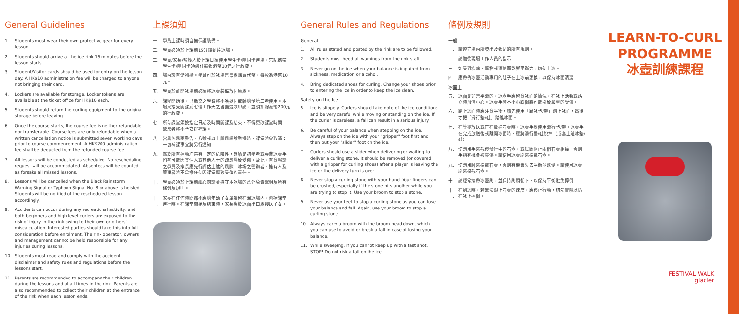General Guidelines
1. Students must wear their own protective gear for every lesson.
2. Students should arrive at the ice rink 15 minutes before the lesson starts.
3. Student/Visitor cards should be used for entry on the lesson day. A HK$10 administration fee will be charged to anyone not bringing their card.
4. Lockers are available for storage. Locker tokens are available at the ticket office for HK$10 each.
5. Students should return the curling equipment to the original storage before leaving.
6. Once the course starts, the course fee is neither refundable nor transferable. Course fees are only refundable when a written cancellation notice is submitted seven working days prior to course commencement. A HK$200 administration fee shall be deducted from the refunded course fee.
7. All lessons will be conducted as scheduled. No rescheduling request will be accommodated. Absentees will be counted as forsake all missed lessons.
8. Lessons will be cancelled when the Black Rainstorm Warning Signal or Typhoon Signal No. 8 or above is hoisted. Students will be notified of the rescheduled lesson accordingly.
9. Accidents can occur during any recreational activity, and both beginners and high-level curlers are exposed to the risk of injury in the rink owing to their own or others' miscalculation. Interested parties should take this into full consideration before enrolment. The rink operator, owners and management cannot be held responsible for any injuries during lessons.
10. Students must read and comply with the accident disclaimer and safety rules and regulations before the lessons start.
11. Parents are recommended to accompany their children during the lessons and at all times in the rink. Parents are also recommended to collect their children at the entrance of the rink when each lesson ends.
上課須知
一. 學員上課時須自備保護裝備。
二. 學員必須於上課前15分鐘到達冰場。
三. 學員/家長/監護人於上課日須使用學生卡/陪同卡進場，忘記攜帶學生卡/陪同卡須繳付每張港幣10元之行政費。
四. 場內設有儲物櫃。學員可於冰場售票處購買代幣，每枚為港幣10元。
五. 學員於離開冰場前必須將冰壺裝備放回原處。
六. 課程開始後，已繳交之學費將不獲退回或轉讓予第三者使用。本場只接受開課前七個工作天之書面退款申請，並須扣除港幣200元的行政費。
七. 所有課堂須按指定日期及時間開課及結束，不得更改課堂時間。缺席者將不予安排補課。
八. 當黑色暴雨警告、八號或以上颱風訊號懸掛時，課堂將會取消；一切補課事宜將另行通知。
九. 鑑於所有運動均帶有一定的危險性，無論是初學者或專業冰壺手均有可能因其個人或其他人士的疏忽導致受傷。故此，有意報讀之學員及家長應先行評估上述的風險。冰場之營辦者、擁有人及管理層將不承擔任何因課堂導致受傷的責任。
十. 學員必須於上課前細心閱讀並遵守本冰場的意外免責聲明及所有條例及規則。
十一. 家長在任何時間都不應讓年幼子女單獨留在溜冰場內，包括課堂進行時。在課堂開始及結束時，家長應於冰面出口處接送子女。
General Rules and Regulations
General
1. All rules stated and posted by the rink are to be followed.
2. Students must heed all warnings from the rink staff.
3. Never go on the ice when your balance is impaired from sickness, medication or alcohol.
4. Bring dedicated shoes for curling. Change your shoes prior to entering the ice in order to keep the ice clean.
Safety on the Ice
5. Ice is slippery. Curlers should take note of the ice conditions and be very careful while moving or standing on the ice. If the curler is careless, a fall can result in a serious injury
6. Be careful of your balance when stepping on the ice. Always step on the ice with your "gripper" foot first and then put your "slider" foot on the ice.
7. Curlers should use a slider when delivering or waiting to deliver a curling stone. It should be removed (or covered with a gripper for curling shoes) after a player is leaving the ice or the delivery turn is over.
8. Never stop a curling stone with your hand. Your fingers can be crushed, especially if the stone hits another while you are trying to stop it. Use your broom to stop a stone.
9. Never use your feet to stop a curling stone as you can lose your balance and fall. Again, use your broom to stop a curling stone.
10. Always carry a broom with the broom head down, which you can use to avoid or break a fall in case of losing your balance.
11. While sweeping, if you cannot keep up with a fast shot, STOP! Do not risk a fall on the ice.
條例及規則
一般
一. 請遵守場內所發出及張貼的所有規則。
二. 請遵從現場工作人員的指示。
三. 如受到疾病，藥物或酒精而影響平衡力，切勿上冰。
四. 應帶備冰壺活動專用的鞋子在上冰前更換，以保持冰面清潔。
冰面上
五. 冰面是非常平滑的，冰壺手應留意冰面的情況，在冰上活動或站立時加倍小心。冰壺手若不小心跌倒將可能引致嚴重的受傷。
六. 踏上冰面時應注意平衡，請先使用「趾冰墊/鞋」踏上冰面，然後才把「滑行墊/鞋」踏進冰面。
七. 在等待放送或正在放送石壺時，冰壺手應使用滑行墊/鞋。冰壺手在完成放送後或離開冰面時，應將滑行墊/鞋脫掉（或套上趾冰墊/鞋）。
八. 切勿用手來截停滑行中的石壺，或試圖阻止兩個石壺相撞，否則手指有機會被夾傷。請使用冰壺刷來攔截石壺。
九. 切勿用腳來攔截石壺，否則有機會失去平衡並跌倒。請使用冰壺刷來攔截石壺。
十. 請經常攜帶冰壺刷，並保持刷頭朝下，以保持平衡避免摔倒。
十一. 在刷冰時，若無法跟上石壺的速度，應停止行動，切勿冒險以防在冰上摔倒。
LEARN-TO-CURL
PROGRAMME
冰壺訓練課程
FESTIVAL WALK
glacier